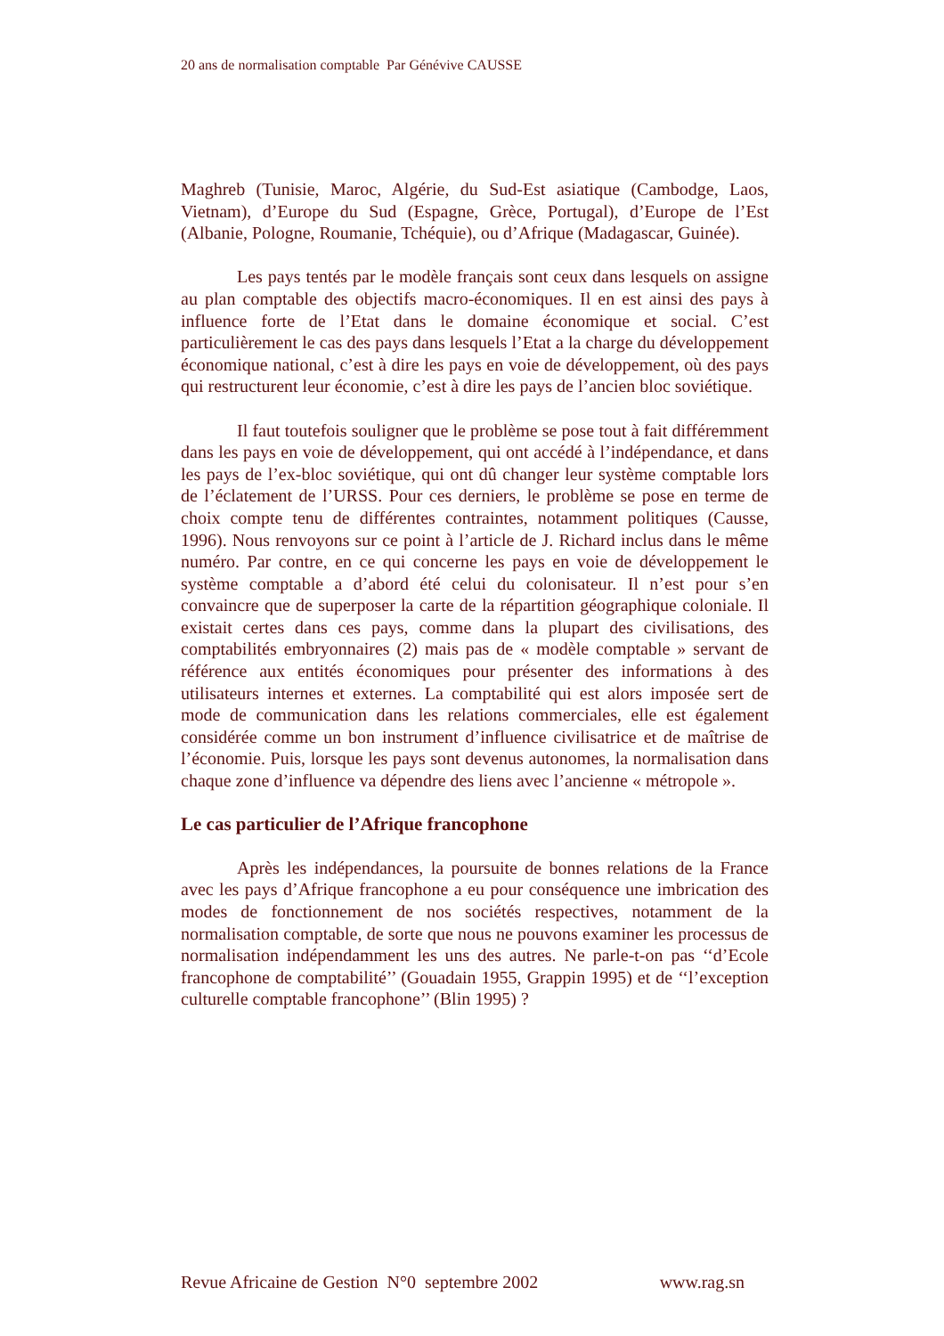20 ans de normalisation comptable Par Génévive CAUSSE
Maghreb (Tunisie, Maroc, Algérie, du Sud-Est asiatique (Cambodge, Laos, Vietnam), d’Europe du Sud (Espagne, Grèce, Portugal), d’Europe de l’Est (Albanie, Pologne, Roumanie, Tchéquie), ou d’Afrique (Madagascar, Guinée).
Les pays tentés par le modèle français sont ceux dans lesquels on assigne au plan comptable des objectifs macro-économiques. Il en est ainsi des pays à influence forte de l’Etat dans le domaine économique et social. C’est particulièrement le cas des pays dans lesquels l’Etat a la charge du développement économique national, c’est à dire les pays en voie de développement, où des pays qui restructurent leur économie, c’est à dire les pays de l’ancien bloc soviétique.
Il faut toutefois souligner que le problème se pose tout à fait différemment dans les pays en voie de développement, qui ont accédé à l’indépendance, et dans les pays de l’ex-bloc soviétique, qui ont dû changer leur système comptable lors de l’éclatement de l’URSS. Pour ces derniers, le problème se pose en terme de choix compte tenu de différentes contraintes, notamment politiques (Causse, 1996). Nous renvoyons sur ce point à l’article de J. Richard inclus dans le même numéro. Par contre, en ce qui concerne les pays en voie de développement le système comptable a d’abord été celui du colonisateur. Il n’est pour s’en convaincre que de superposer la carte de la répartition géographique coloniale. Il existait certes dans ces pays, comme dans la plupart des civilisations, des comptabilités embryonnaires (2) mais pas de « modèle comptable » servant de référence aux entités économiques pour présenter des informations à des utilisateurs internes et externes. La comptabilité qui est alors imposée sert de mode de communication dans les relations commerciales, elle est également considérée comme un bon instrument d’influence civilisatrice et de maîtrise de l’économie. Puis, lorsque les pays sont devenus autonomes, la normalisation dans chaque zone d’influence va dépendre des liens avec l’ancienne « métropole ».
Le cas particulier de l’Afrique francophone
Après les indépendances, la poursuite de bonnes relations de la France avec les pays d’Afrique francophone a eu pour conséquence une imbrication des modes de fonctionnement de nos sociétés respectives, notamment de la normalisation comptable, de sorte que nous ne pouvons examiner les processus de normalisation indépendamment les uns des autres. Ne parle-t-on pas ‘‘d’Ecole francophone de comptabilité’’ (Gouadain 1955, Grappin 1995) et de ‘‘l’exception culturelle comptable francophone’’ (Blin 1995) ?
Revue Africaine de Gestion N°0 septembre 2002 www.rag.sn